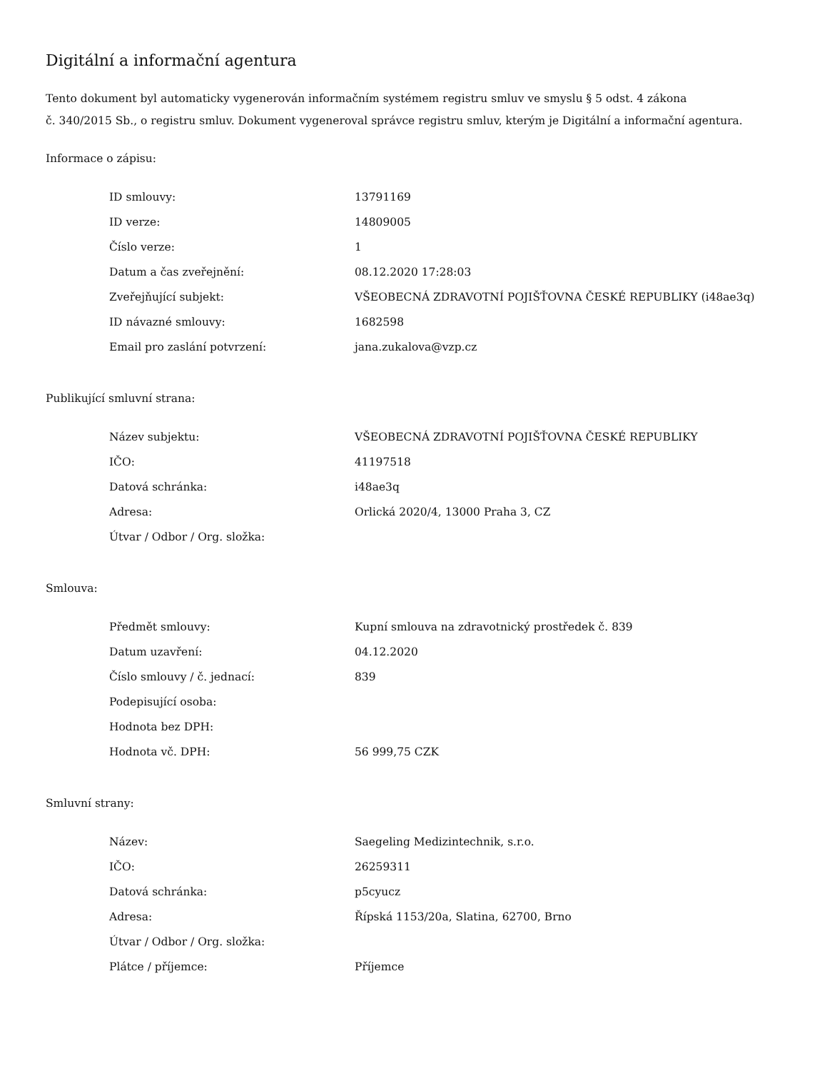Digitální a informační agentura
Tento dokument byl automaticky vygenerován informačním systémem registru smluv ve smyslu § 5 odst. 4 zákona
č. 340/2015 Sb., o registru smluv. Dokument vygeneroval správce registru smluv, kterým je Digitální a informační agentura.
Informace o zápisu:
| ID smlouvy: | 13791169 |
| ID verze: | 14809005 |
| Číslo verze: | 1 |
| Datum a čas zveřejnění: | 08.12.2020 17:28:03 |
| Zveřejňující subjekt: | VŠEOBECNÁ ZDRAVOTNÍ POJIŠŤOVNA ČESKÉ REPUBLIKY (i48ae3q) |
| ID návazné smlouvy: | 1682598 |
| Email pro zaslání potvrzení: | jana.zukalova@vzp.cz |
Publikující smluvní strana:
| Název subjektu: | VŠEOBECNÁ ZDRAVOTNÍ POJIŠŤOVNA ČESKÉ REPUBLIKY |
| IČO: | 41197518 |
| Datová schránka: | i48ae3q |
| Adresa: | Orlická 2020/4, 13000 Praha 3, CZ |
| Útvar / Odbor / Org. složka: | |
Smlouva:
| Předmět smlouvy: | Kupní smlouva na zdravotnický prostředek č. 839 |
| Datum uzavření: | 04.12.2020 |
| Číslo smlouvy / č. jednací: | 839 |
| Podepisující osoba: | |
| Hodnota bez DPH: | |
| Hodnota vč. DPH: | 56 999,75 CZK |
Smluvní strany:
| Název: | Saegeling Medizintechnik, s.r.o. |
| IČO: | 26259311 |
| Datová schránka: | p5cyucz |
| Adresa: | Řípská 1153/20a, Slatina, 62700, Brno |
| Útvar / Odbor / Org. složka: | |
| Plátce / příjemce: | Příjemce |